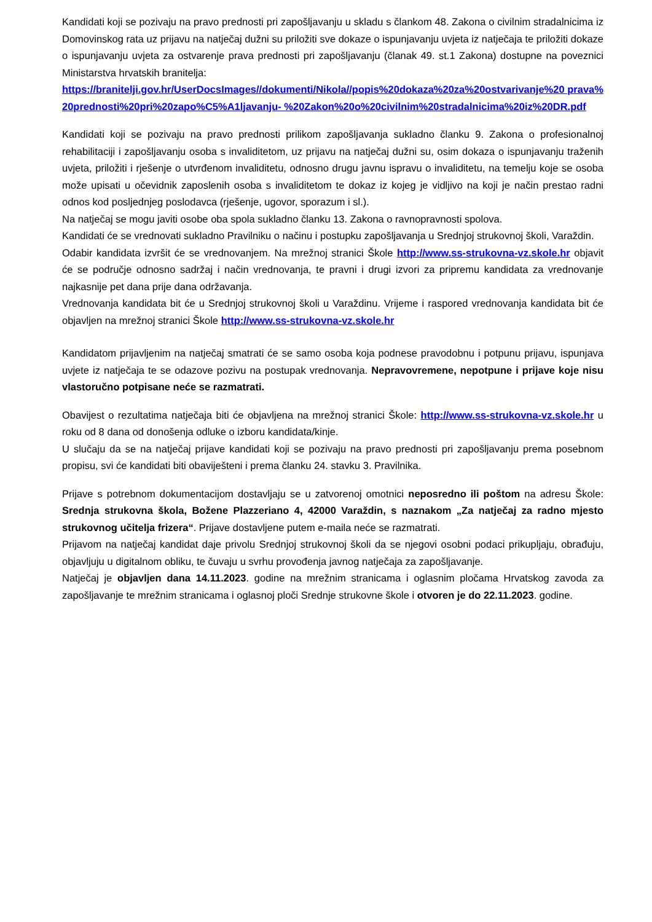Kandidati koji se pozivaju na pravo prednosti pri zapošljavanju u skladu s člankom 48. Zakona o civilnim stradalnicima iz Domovinskog rata uz prijavu na natječaj dužni su priložiti sve dokaze o ispunjavanju uvjeta iz natječaja te priložiti dokaze o ispunjavanju uvjeta za ostvarenje prava prednosti pri zapošljavanju (članak 49. st.1 Zakona) dostupne na poveznici Ministarstva hrvatskih branitelja:
https://branitelji.gov.hr/UserDocsImages//dokumenti/Nikola//popis%20dokaza%20za%20ostvarivanje%20 prava%20prednosti%20pri%20zapo%C5%A1ljavanju- %20Zakon%20o%20civilnim%20stradalnicima%20iz%20DR.pdf
Kandidati koji se pozivaju na pravo prednosti prilikom zapošljavanja sukladno članku 9. Zakona o profesionalnoj rehabilitaciji i zapošljavanju osoba s invaliditetom, uz prijavu na natječaj dužni su, osim dokaza o ispunjavanju traženih uvjeta, priložiti i rješenje o utvrđenom invaliditetu, odnosno drugu javnu ispravu o invaliditetu, na temelju koje se osoba može upisati u očevidnik zaposlenih osoba s invaliditetom te dokaz iz kojeg je vidljivo na koji je način prestao radni odnos kod posljednjeg poslodavca (rješenje, ugovor, sporazum i sl.).
Na natječaj se mogu javiti osobe oba spola sukladno članku 13. Zakona o ravnopravnosti spolova.
Kandidati će se vrednovati sukladno Pravilniku o načinu i postupku zapošljavanja u Srednjoj strukovnoj školi, Varaždin.
Odabir kandidata izvršit će se vrednovanjem. Na mrežnoj stranici Škole http://www.ss-strukovna-vz.skole.hr objavit će se područje odnosno sadržaj i način vrednovanja, te pravni i drugi izvori za pripremu kandidata za vrednovanje najkasnije pet dana prije dana održavanja.
Vrednovanja kandidata bit će u Srednjoj strukovnoj školi u Varaždinu. Vrijeme i raspored vrednovanja kandidata bit će objavljen na mrežnoj stranici Škole http://www.ss-strukovna-vz.skole.hr
Kandidatom prijavljenim na natječaj smatrati će se samo osoba koja podnese pravodobnu i potpunu prijavu, ispunjava uvjete iz natječaja te se odazove pozivu na postupak vrednovanja. Nepravovremene, nepotpune i prijave koje nisu vlastoručno potpisane neće se razmatrati.
Obavijest o rezultatima natječaja biti će objavljena na mrežnoj stranici Škole: http://www.ss-strukovna-vz.skole.hr u roku od 8 dana od donošenja odluke o izboru kandidata/kinje.
U slučaju da se na natječaj prijave kandidati koji se pozivaju na pravo prednosti pri zapošljavanju prema posebnom propisu, svi će kandidati biti obaviješteni i prema članku 24. stavku 3. Pravilnika.
Prijave s potrebnom dokumentacijom dostavljaju se u zatvorenoj omotnici neposredno ili poštom na adresu Škole: Srednja strukovna škola, Božene Plazzeriano 4, 42000 Varaždin, s naznakom „Za natječaj za radno mjesto strukovnog učitelja frizera“. Prijave dostavljene putem e-maila neće se razmatrati.
Prijavom na natječaj kandidat daje privolu Srednjoj strukovnoj školi da se njegovi osobni podaci prikupljaju, obrađuju, objavljuju u digitalnom obliku, te čuvaju u svrhu provođenja javnog natječaja za zapošljavanje.
Natječaj je objavljen dana 14.11.2023. godine na mrežnim stranicama i oglasnim pločama Hrvatskog zavoda za zapošljavanje te mrežnim stranicama i oglasnoj ploči Srednje strukovne škole i otvoren je do 22.11.2023. godine.